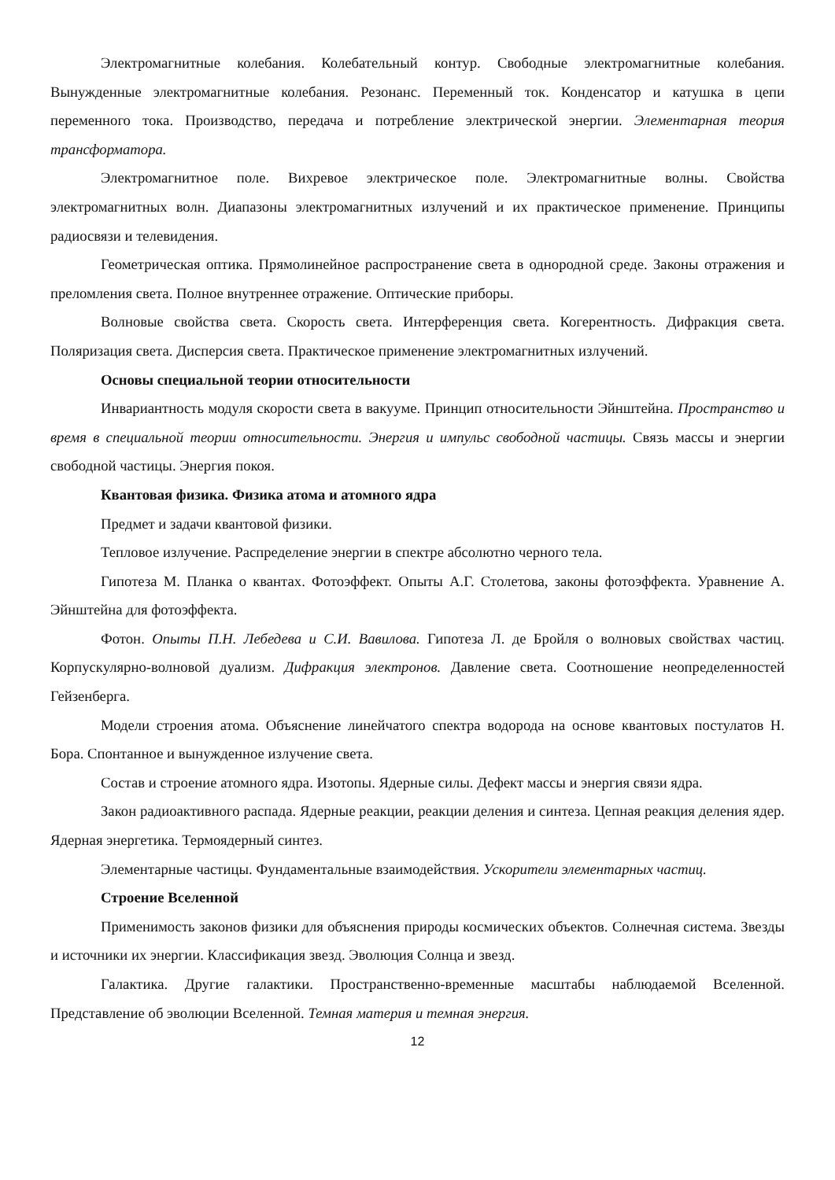Электромагнитные колебания. Колебательный контур. Свободные электромагнитные колебания. Вынужденные электромагнитные колебания. Резонанс. Переменный ток. Конденсатор и катушка в цепи переменного тока. Производство, передача и потребление электрической энергии. Элементарная теория трансформатора.
Электромагнитное поле. Вихревое электрическое поле. Электромагнитные волны. Свойства электромагнитных волн. Диапазоны электромагнитных излучений и их практическое применение. Принципы радиосвязи и телевидения.
Геометрическая оптика. Прямолинейное распространение света в однородной среде. Законы отражения и преломления света. Полное внутреннее отражение. Оптические приборы.
Волновые свойства света. Скорость света. Интерференция света. Когерентность. Дифракция света. Поляризация света. Дисперсия света. Практическое применение электромагнитных излучений.
Основы специальной теории относительности
Инвариантность модуля скорости света в вакууме. Принцип относительности Эйнштейна. Пространство и время в специальной теории относительности. Энергия и импульс свободной частицы. Связь массы и энергии свободной частицы. Энергия покоя.
Квантовая физика. Физика атома и атомного ядра
Предмет и задачи квантовой физики.
Тепловое излучение. Распределение энергии в спектре абсолютно черного тела.
Гипотеза М. Планка о квантах. Фотоэффект. Опыты А.Г. Столетова, законы фотоэффекта. Уравнение А. Эйнштейна для фотоэффекта.
Фотон. Опыты П.Н. Лебедева и С.И. Вавилова. Гипотеза Л. де Бройля о волновых свойствах частиц. Корпускулярно-волновой дуализм. Дифракция электронов. Давление света. Соотношение неопределенностей Гейзенберга.
Модели строения атома. Объяснение линейчатого спектра водорода на основе квантовых постулатов Н. Бора. Спонтанное и вынужденное излучение света.
Состав и строение атомного ядра. Изотопы. Ядерные силы. Дефект массы и энергия связи ядра.
Закон радиоактивного распада. Ядерные реакции, реакции деления и синтеза. Цепная реакция деления ядер. Ядерная энергетика. Термоядерный синтез.
Элементарные частицы. Фундаментальные взаимодействия. Ускорители элементарных частиц.
Строение Вселенной
Применимость законов физики для объяснения природы космических объектов. Солнечная система. Звезды и источники их энергии. Классификация звезд. Эволюция Солнца и звезд.
Галактика. Другие галактики. Пространственно-временные масштабы наблюдаемой Вселенной. Представление об эволюции Вселенной. Темная материя и темная энергия.
12